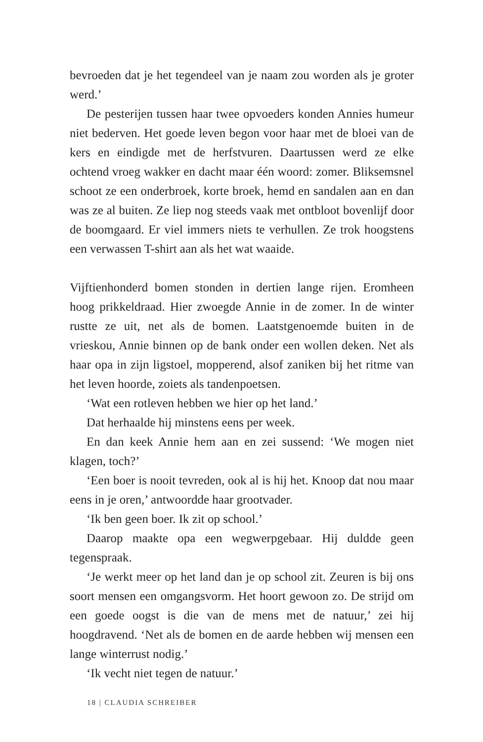bevroeden dat je het tegendeel van je naam zou worden als je groter werd.’
De pesterijen tussen haar twee opvoeders konden Annies humeur niet bederven. Het goede leven begon voor haar met de bloei van de kers en eindigde met de herfstvuren. Daartussen werd ze elke ochtend vroeg wakker en dacht maar één woord: zomer. Bliksemsnel schoot ze een onderbroek, korte broek, hemd en sandalen aan en dan was ze al buiten. Ze liep nog steeds vaak met ontbloot bovenlijf door de boomgaard. Er viel immers niets te verhullen. Ze trok hoogstens een verwassen T-shirt aan als het wat waaide.
Vijftienhonderd bomen stonden in dertien lange rijen. Eromheen hoog prikkeldraad. Hier zwoegde Annie in de zomer. In de winter rustte ze uit, net als de bomen. Laatstgenoemde buiten in de vrieskou, Annie binnen op de bank onder een wollen deken. Net als haar opa in zijn ligstoel, mopperend, alsof zaniken bij het ritme van het leven hoorde, zoiets als tandenpoetsen.
‘Wat een rotleven hebben we hier op het land.’
Dat herhaalde hij minstens eens per week.
En dan keek Annie hem aan en zei sussend: ‘We mogen niet klagen, toch?’
‘Een boer is nooit tevreden, ook al is hij het. Knoop dat nou maar eens in je oren,’ antwoordde haar grootvader.
‘Ik ben geen boer. Ik zit op school.’
Daarop maakte opa een wegwerpgebaar. Hij duldde geen tegenspraak.
‘Je werkt meer op het land dan je op school zit. Zeuren is bij ons soort mensen een omgangsvorm. Het hoort gewoon zo. De strijd om een goede oogst is die van de mens met de natuur,’ zei hij hoogdravend. ‘Net als de bomen en de aarde hebben wij mensen een lange winterrust nodig.’
‘Ik vecht niet tegen de natuur.’
18 | CLAUDIA SCHREIBER